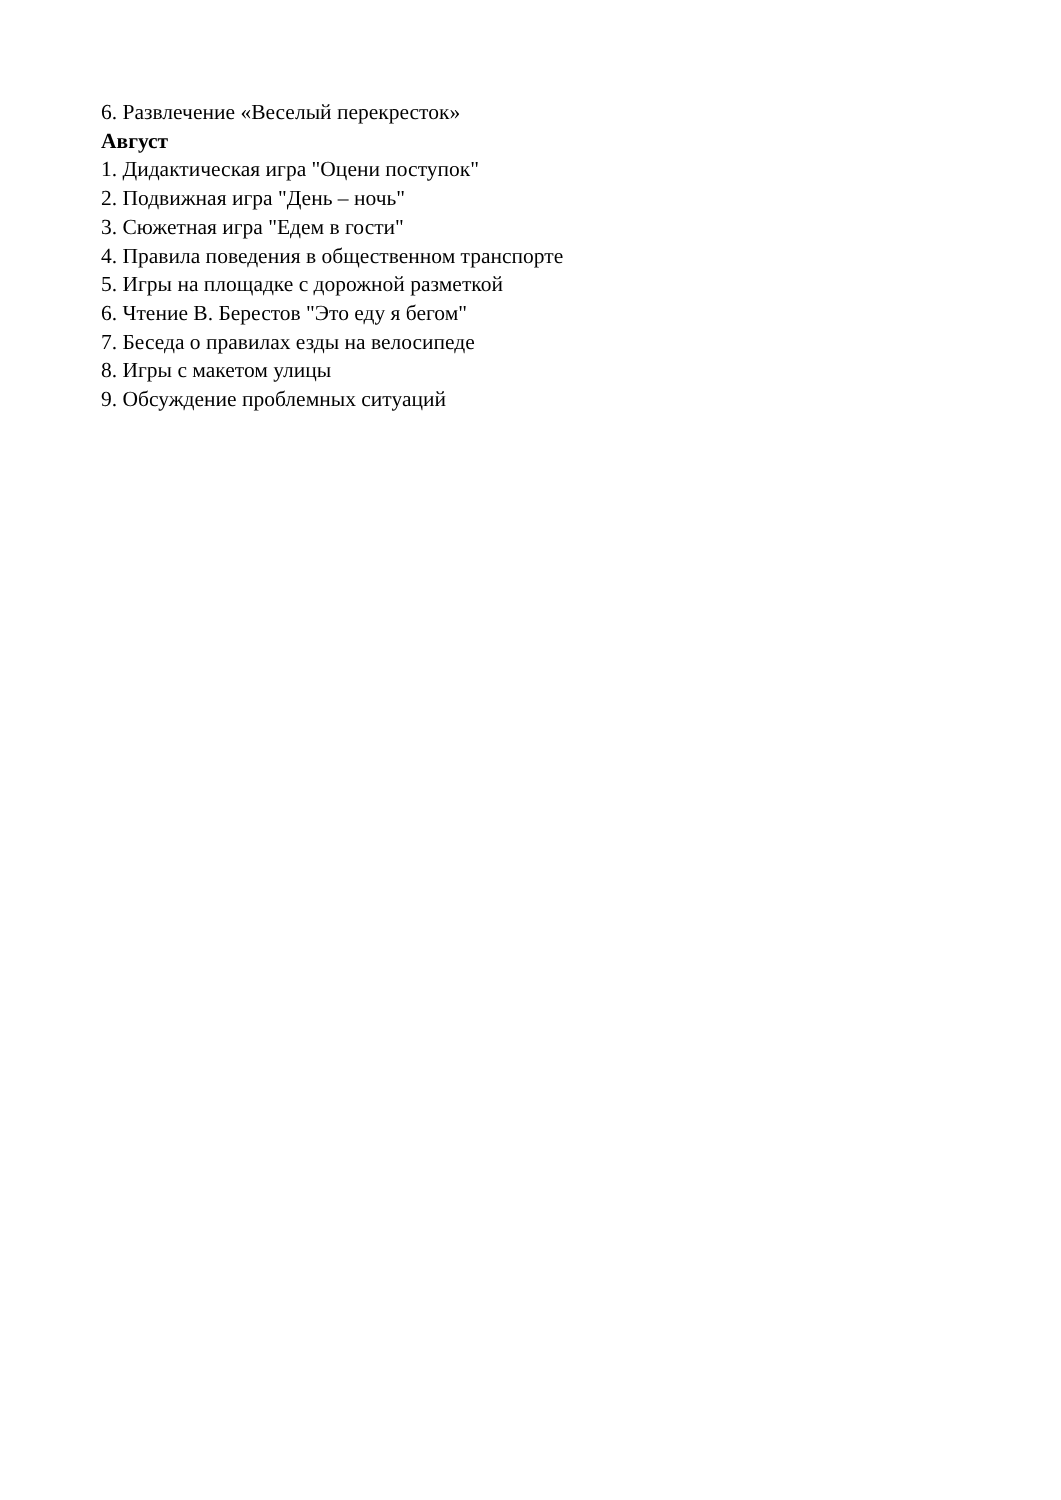6. Развлечение «Веселый перекресток»
Август
1. Дидактическая игра "Оцени поступок"
2. Подвижная игра "День – ночь"
3. Сюжетная игра "Едем в гости"
4. Правила поведения в общественном транспорте
5. Игры на площадке с дорожной разметкой
6. Чтение В. Берестов "Это еду я бегом"
7. Беседа о правилах езды на велосипеде
8. Игры с макетом улицы
9. Обсуждение проблемных ситуаций